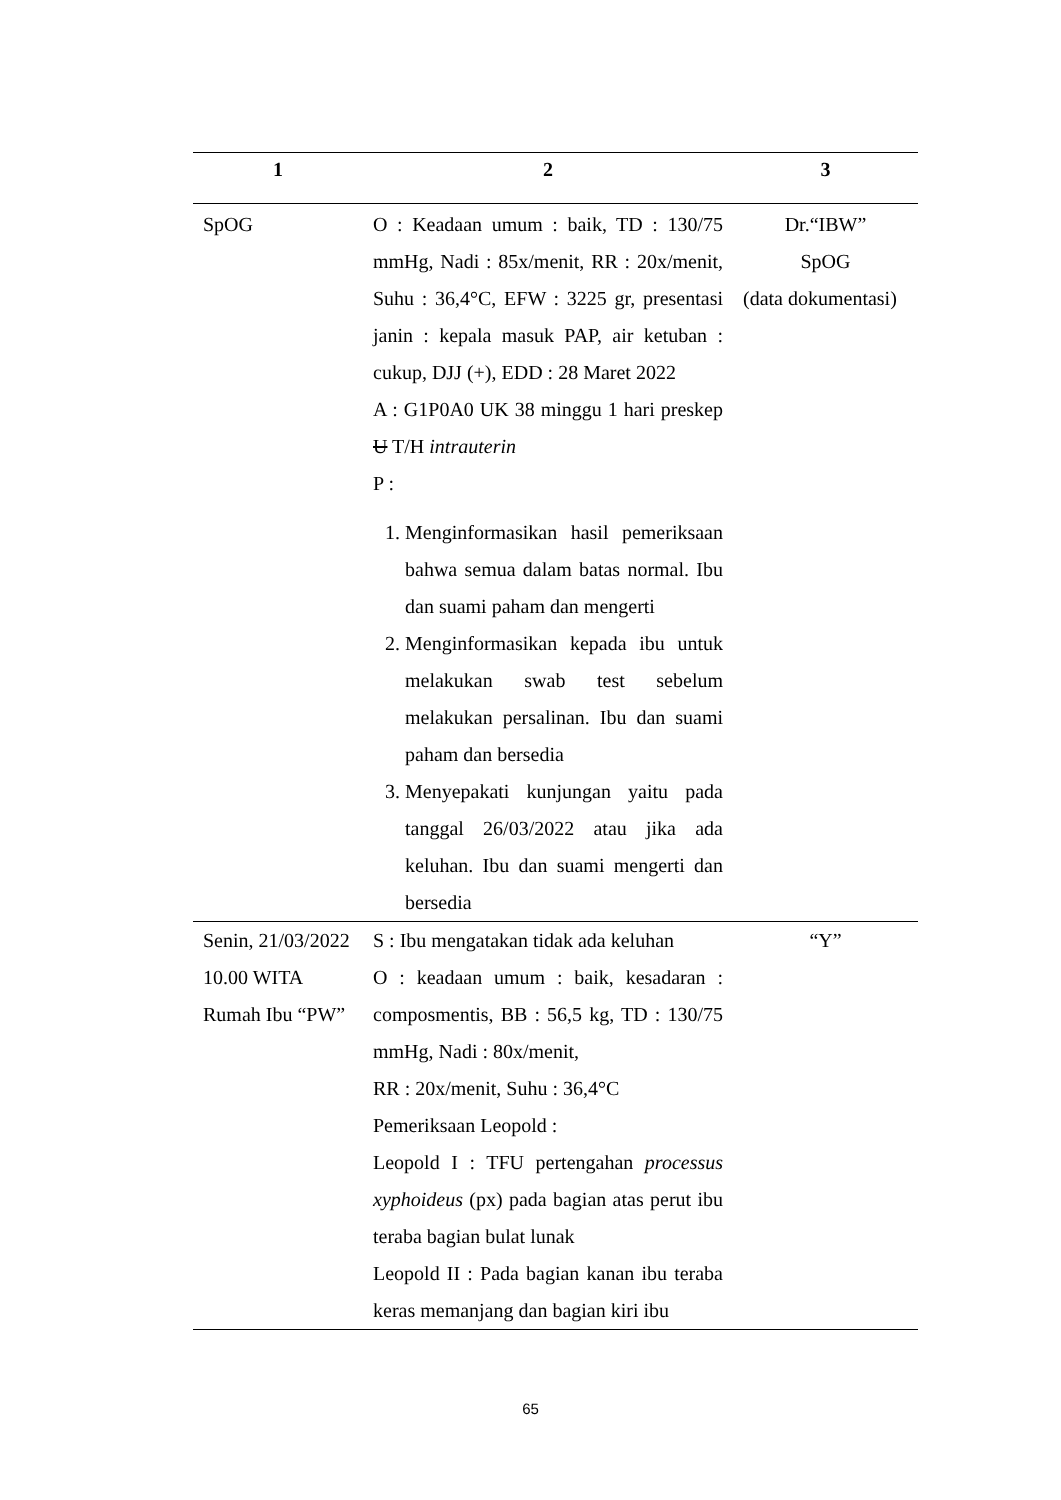| 1 | 2 | 3 |
| --- | --- | --- |
| SpOG | O : Keadaan umum : baik, TD : 130/75 mmHg, Nadi : 85x/menit, RR : 20x/menit, Suhu : 36,4°C, EFW : 3225 gr, presentasi janin : kepala masuk PAP, air ketuban : cukup, DJJ (+), EDD : 28 Maret 2022 A : G1P0A0 UK 38 minggu 1 hari preskep U T/H intrauterin P : 1. Menginformasikan hasil pemeriksaan bahwa semua dalam batas normal. Ibu dan suami paham dan mengerti 2. Menginformasikan kepada ibu untuk melakukan swab test sebelum melakukan persalinan. Ibu dan suami paham dan bersedia 3. Menyepakati kunjungan yaitu pada tanggal 26/03/2022 atau jika ada keluhan. Ibu dan suami mengerti dan bersedia | Dr.“IBW” SpOG (data dokumentasi) |
| Senin, 21/03/2022 10.00 WITA Rumah Ibu “PW” | S : Ibu mengatakan tidak ada keluhan O : keadaan umum : baik, kesadaran : composmentis, BB : 56,5 kg, TD : 130/75 mmHg, Nadi : 80x/menit, RR : 20x/menit, Suhu : 36,4°C Pemeriksaan Leopold : Leopold I : TFU pertengahan processus xyphoideus (px) pada bagian atas perut ibu teraba bagian bulat lunak Leopold II : Pada bagian kanan ibu teraba keras memanjang dan bagian kiri ibu | “Y” |
65